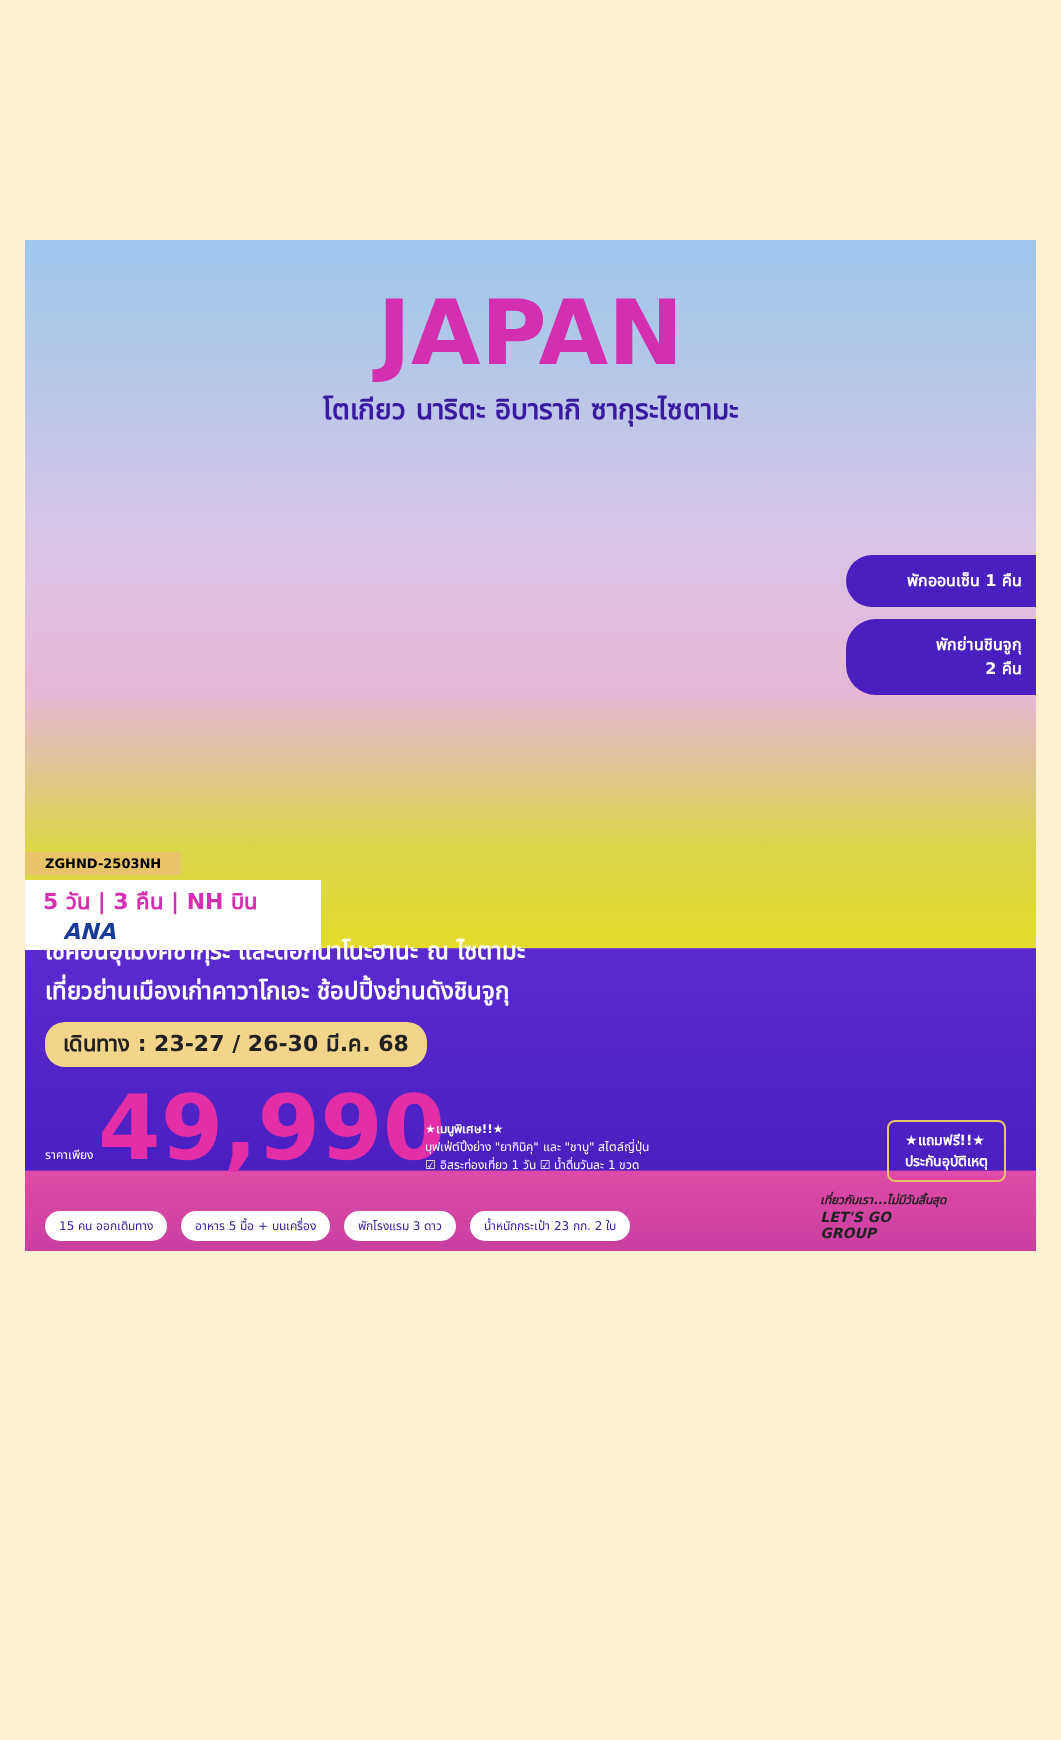JAPAN
โตเกียว นาริตะ อิบารากิ ซากุระไซตามะ
พักออนเซ็น 1 คืน
พักย่านชินจูกุ
2 คืน
ZGHND-2503NH
5 วัน | 3 คืน | NH บิน ANA
เช็คอินอุโมงค์ซากุระ และดอกนาโนะฮานะ ณ ไซตามะ
เที่ยวย่านเมืองเก่าคาวาโกเอะ ช้อปปิ้งย่านดังชินจูกุ
เดินทาง : 23-27 / 26-30 มี.ค. 68
ราคาเพียง 49,990
★เมนูพิเศษ!!★
บุฟเฟ่ต์ปิ้งย่าง "ยากินิคุ" และ "ชาบู" สไตล์ญี่ปุ่น
☑ อิสระท่องเที่ยว 1 วัน ☑ น้ำดื่มวันละ 1 ขวด
★แถมฟรี!!★
ประกันอุบัติเหตุ
15 คน ออกเดินทาง อาหาร 5 มื้อ + บนเครื่อง พักโรงแรม 3 ดาว น้ำหนักกระเป๋า 23 กก. 2 ใบ
เที่ยวกับเรา...ไม่มีวันสิ้นสุด
LET'S GO
GROUP